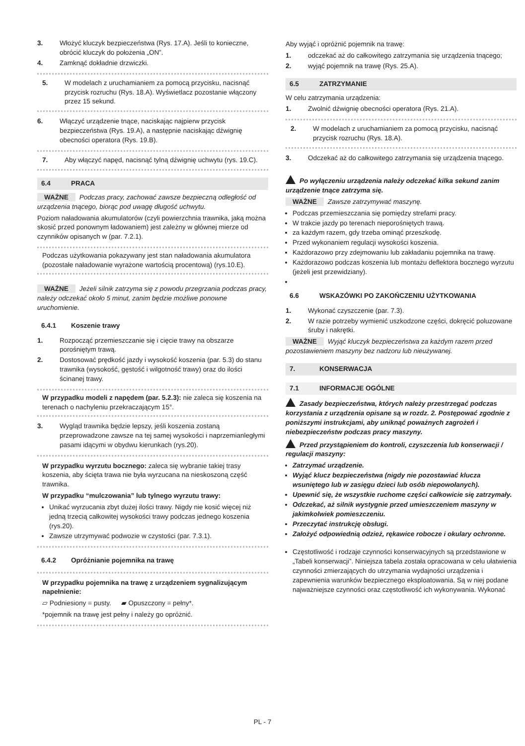3. Włożyć kluczyk bezpieczeństwa (Rys. 17.A). Jeśli to konieczne, obrócić kluczyk do położenia „ON”.
4. Zamknąć dokładnie drzwiczki.
5. W modelach z uruchamianiem za pomocą przycisku, nacisnąć przycisk rozruchu (Rys. 18.A). Wyświetlacz pozostanie włączony przez 15 sekund.
6. Włączyć urządzenie tnące, naciskając najpierw przycisk bezpieczeństwa (Rys. 19.A), a następnie naciskając dźwignię obecności operatora (Rys. 19.B).
7. Aby włączyć napęd, nacisnąć tylną dźwignię uchwytu (rys. 19.C).
6.4 PRACA
WAŻNE Podczas pracy, zachować zawsze bezpieczną odległość od urządzenia tnącego, biorąc pod uwagę długość uchwytu.
Poziom naładowania akumulatorów (czyli powierzchnia trawnika, jaką można skosić przed ponownym ładowaniem) jest zależny w głównej mierze od czynników opisanych w (par. 7.2.1).
Podczas użytkowania pokazywany jest stan naładowania akumulatora (pozostałe naładowanie wyrażone wartością procentową) (rys.10.E).
WAŻNE Jeżeli silnik zatrzyma się z powodu przegrzania podczas pracy, należy odczekać około 5 minut, zanim będzie możliwe ponowne uruchomienie.
6.4.1 Koszenie trawy
1. Rozpocząć przemieszczanie się i cięcie trawy na obszarze porośniętym trawą.
2. Dostosować prędkość jazdy i wysokość koszenia (par. 5.3) do stanu trawnika (wysokość, gęstość i wilgotność trawy) oraz do ilości ścinanej trawy.
W przypadku modeli z napędem (par. 5.2.3): nie zaleca się koszenia na terenach o nachyleniu przekraczającym 15°.
3. Wygląd trawnika będzie lepszy, jeśli koszenia zostaną przeprowadzone zawsze na tej samej wysokości i naprzemianległymi pasami idącymi w obydwu kierunkach (rys.20).
W przypadku wyrzutu bocznego: zaleca się wybranie takiej trasy koszenia, aby ścięta trawa nie była wyrzucana na nieskoszoną część trawnika.
W przypadku “mulczowania” lub tylnego wyrzutu trawy:
Unikać wyrzucania zbyt dużej ilości trawy. Nigdy nie kosić więcej niż jedną trzecią całkowitej wysokości trawy podczas jednego koszenia (rys.20).
Zawsze utrzymywać podwozie w czystości (par. 7.3.1).
6.4.2 Opróżnianie pojemnika na trawę
W przypadku pojemnika na trawę z urządzeniem sygnalizującym napełnienie:
▱ Podniesiony = pusty. ▰ Opuszczony = pełny*.
*pojemnik na trawę jest pełny i należy go opróżnić.
Aby wyjąć i opróżnić pojemnik na trawę:
1. odczekać aż do całkowitego zatrzymania się urządzenia tnącego;
2. wyjąć pojemnik na trawę (Rys. 25.A).
6.5 ZATRZYMANIE
W celu zatrzymania urządzenia:
1. Zwolnić dźwignię obecności operatora (Rys. 21.A).
2. W modelach z uruchamianiem za pomocą przycisku, nacisnąć przycisk rozruchu (Rys. 18.A).
3. Odczekać aż do całkowitego zatrzymania się urządzenia tnącego.
Po wyłączeniu urządzenia należy odczekać kilka sekund zanim urządzenie tnące zatrzyma się.
WAŻNE Zawsze zatrzymywać maszynę.
Podczas przemieszczania się pomiędzy strefami pracy.
W trakcie jazdy po terenach nieporośniętych trawą.
za każdym razem, gdy trzeba ominąć przeszkodę.
Przed wykonaniem regulacji wysokości koszenia.
Każdorazowo przy zdejmowaniu lub zakładaniu pojemnika na trawę.
Każdorazowo podczas koszenia lub montażu deflektora bocznego wyrzutu (jeżeli jest przewidziany).
6.6 WSKAZÓWKI PO ZAKOŃCZENIU UŻYTKOWANIA
1. Wykonać czyszczenie (par. 7.3).
2. W razie potrzeby wymienić uszkodzone części, dokręcić poluzowane śruby i nakrętki.
WAŻNE Wyjąć kluczyk bezpieczeństwa za każdym razem przed pozostawieniem maszyny bez nadzoru lub nieużywanej.
7. KONSERWACJA
7.1 INFORMACJE OGÓLNE
Zasady bezpieczeństwa, których należy przestrzegać podczas korzystania z urządzenia opisane są w rozdz. 2. Postępować zgodnie z poniższymi instrukcjami, aby uniknąć poważnych zagrożeń i niebezpieczeństw podczas pracy maszyny.
Przed przystąpieniem do kontroli, czyszczenia lub konserwacji / regulacji maszyny:
Zatrzymać urządzenie.
Wyjąć klucz bezpieczeństwa (nigdy nie pozostawiać klucza wsuniętego lub w zasięgu dzieci lub osób niepowołanych).
Upewnić się, że wszystkie ruchome części całkowicie się zatrzymały.
Odczekać, aż silnik wystygnie przed umieszczeniem maszyny w jakimkolwiek pomieszczeniu.
Przeczytać instrukcję obsługi.
Założyć odpowiednią odzież, rękawice robocze i okulary ochronne.
Częstotliwość i rodzaje czynności konserwacyjnych są przedstawione w „Tabeli konserwacji”. Niniejsza tabela została opracowana w celu ułatwienia czynności zmierzających do utrzymania wydajności urządzenia i zapewnienia warunków bezpiecznego eksploatowania. Są w niej podane najważniejsze czynności oraz częstotliwość ich wykonywania. Wykonać
PL - 7